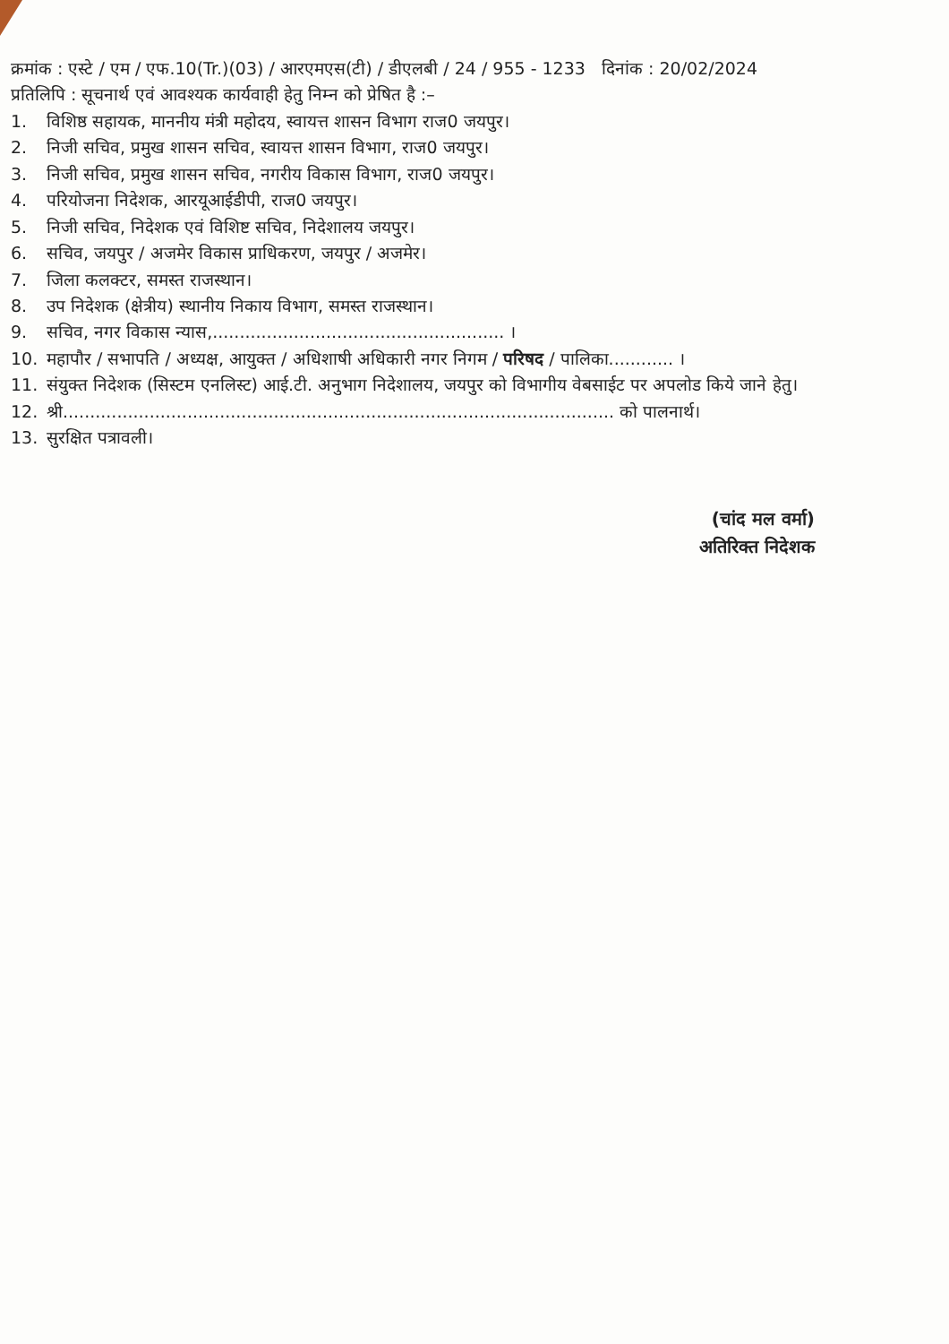क्रमांक : एस्टे / एम / एफ.10(Tr.)(03) / आरएमएस(टी) / डीएलबी / 24 / 955 - 1233 दिनांक : 20/02/2024
प्रतिलिपि : सूचनार्थ एवं आवश्यक कार्यवाही हेतु निम्न को प्रेषित है :–
1. विशिष्ठ सहायक, माननीय मंत्री महोदय, स्वायत्त शासन विभाग राज0 जयपुर।
2. निजी सचिव, प्रमुख शासन सचिव, स्वायत्त शासन विभाग, राज0 जयपुर।
3. निजी सचिव, प्रमुख शासन सचिव, नगरीय विकास विभाग, राज0 जयपुर।
4. परियोजना निदेशक, आरयूआईडीपी, राज0 जयपुर।
5. निजी सचिव, निदेशक एवं विशिष्ट सचिव, निदेशालय जयपुर।
6. सचिव, जयपुर / अजमेर विकास प्राधिकरण, जयपुर / अजमेर।
7. जिला कलक्टर, समस्त राजस्थान।
8. उप निदेशक (क्षेत्रीय) स्थानीय निकाय विभाग, समस्त राजस्थान।
9. सचिव, नगर विकास न्यास,...................................................... ।
10. महापौर / सभापति / अध्यक्ष, आयुक्त / अधिशाषी अधिकारी नगर निगम / परिषद / पालिका............ ।
11. संयुक्त निदेशक (सिस्टम एनलिस्ट) आई.टी. अनुभाग निदेशालय, जयपुर को विभागीय वेबसाईट पर अपलोड किये जाने हेतु।
12. श्री...................................................................................................... को पालनार्थ।
13. सुरक्षित पत्रावली।
(चांद मल वर्मा)
अतिरिक्त निदेशक